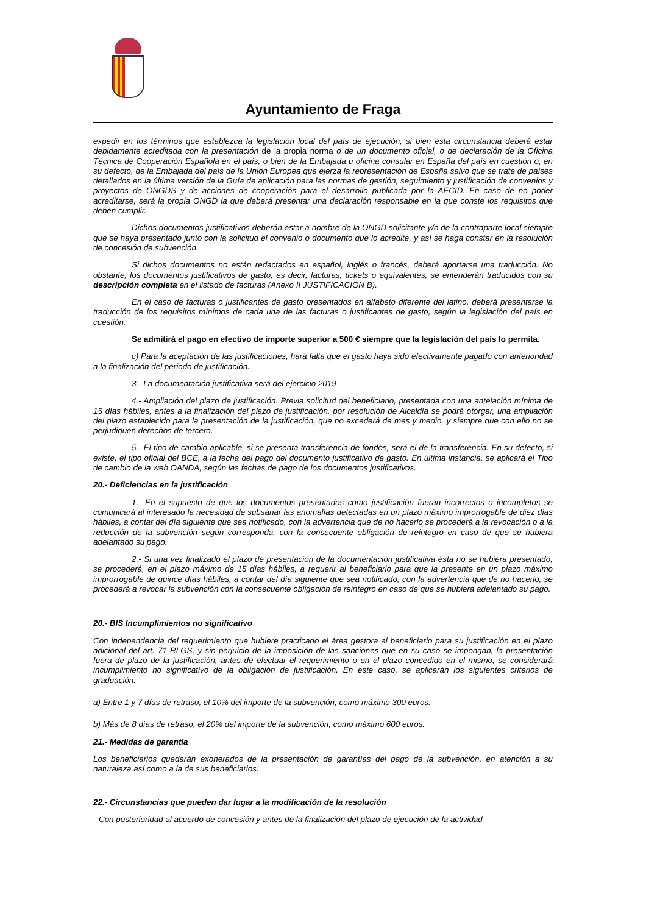Ayuntamiento de Fraga
expedir en los términos que establezca la legislación local del país de ejecución, si bien esta circunstancia deberá estar debidamente acreditada con la presentación de la propia norma o de un documento oficial, o de declaración de la Oficina Técnica de Cooperación Española en el país, o bien de la Embajada u oficina consular en España del país en cuestión o, en su defecto, de la Embajada del país de la Unión Europea que ejerza la representación de España salvo que se trate de países detallados en la última versión de la Guía de aplicación para las normas de gestión, seguimiento y justificación de convenios y proyectos de ONGDS y de acciones de cooperación para el desarrollo publicada por la AECID. En caso de no poder acreditarse, será la propia ONGD la que deberá presentar una declaración responsable en la que conste los requisitos que deben cumplir.
Dichos documentos justificativos deberán estar a nombre de la ONGD solicitante y/o de la contraparte local siempre que se haya presentado junto con la solicitud el convenio o documento que lo acredite, y así se haga constar en la resolución de concesión de subvención.
Si dichos documentos no están redactados en español, inglés o francés, deberá aportarse una traducción. No obstante, los documentos justificativos de gasto, es decir, facturas, tickets o equivalentes, se entenderán traducidos con su descripción completa en el listado de facturas (Anexo II JUSTIFICACION B).
En el caso de facturas o justificantes de gasto presentados en alfabeto diferente del latino, deberá presentarse la traducción de los requisitos mínimos de cada una de las facturas o justificantes de gasto, según la legislación del país en cuestión.
Se admitirá el pago en efectivo de importe superior a 500 € siempre que la legislación del país lo permita.
c) Para la aceptación de las justificaciones, hará falta que el gasto haya sido efectivamente pagado con anterioridad a la finalización del periodo de justificación.
3.- La documentación justificativa será del ejercicio 2019
4.- Ampliación del plazo de justificación. Previa solicitud del beneficiario, presentada con una antelación mínima de 15 días hábiles, antes a la finalización del plazo de justificación, por resolución de Alcaldía se podrá otorgar, una ampliación del plazo establecido para la presentación de la justificación, que no excederá de mes y medio, y siempre que con ello no se perjudiquen derechos de tercero.
5.- El tipo de cambio aplicable, si se presenta transferencia de fondos, será el de la transferencia. En su defecto, si existe, el tipo oficial del BCE, a la fecha del pago del documento justificativo de gasto. En última instancia, se aplicará el Tipo de cambio de la web OANDA, según las fechas de pago de los documentos justificativos.
20.- Deficiencias en la justificación
1.- En el supuesto de que los documentos presentados como justificación fueran incorrectos o incompletos se comunicará al interesado la necesidad de subsanar las anomalías detectadas en un plazo máximo improrrogable de diez días hábiles, a contar del día siguiente que sea notificado, con la advertencia que de no hacerlo se procederá a la revocación o a la reducción de la subvención según corresponda, con la consecuente obligación de reintegro en caso de que se hubiera adelantado su pago.
2.- Si una vez finalizado el plazo de presentación de la documentación justificativa ésta no se hubiera presentado, se procederá, en el plazo máximo de 15 días hábiles, a requerir al beneficiario para que la presente en un plazo máximo improrrogable de quince días hábiles, a contar del día siguiente que sea notificado, con la advertencia que de no hacerlo, se procederá a revocar la subvención con la consecuente obligación de reintegro en caso de que se hubiera adelantado su pago.
20.- BIS Incumplimientos no significativo
Con independencia del requerimiento que hubiere practicado el área gestora al beneficiario para su justificación en el plazo adicional del art. 71 RLGS, y sin perjuicio de la imposición de las sanciones que en su caso se impongan, la presentación fuera de plazo de la justificación, antes de efectuar el requerimiento o en el plazo concedido en el mismo, se considerará incumplimiento no significativo de la obligación de justificación. En este caso, se aplicarán los siguientes criterios de graduación:
a) Entre 1 y 7 días de retraso, el 10% del importe de la subvención, como máximo 300 euros.
b) Más de 8 días de retraso, el 20% del importe de la subvención, como máximo 600 euros.
21.- Medidas de garantía
Los beneficiarios quedarán exonerados de la presentación de garantías del pago de la subvención, en atención a su naturaleza así como a la de sus beneficiarios.
22.- Circunstancias que pueden dar lugar a la modificación de la resolución
Con posterioridad al acuerdo de concesión y antes de la finalización del plazo de ejecución de la actividad